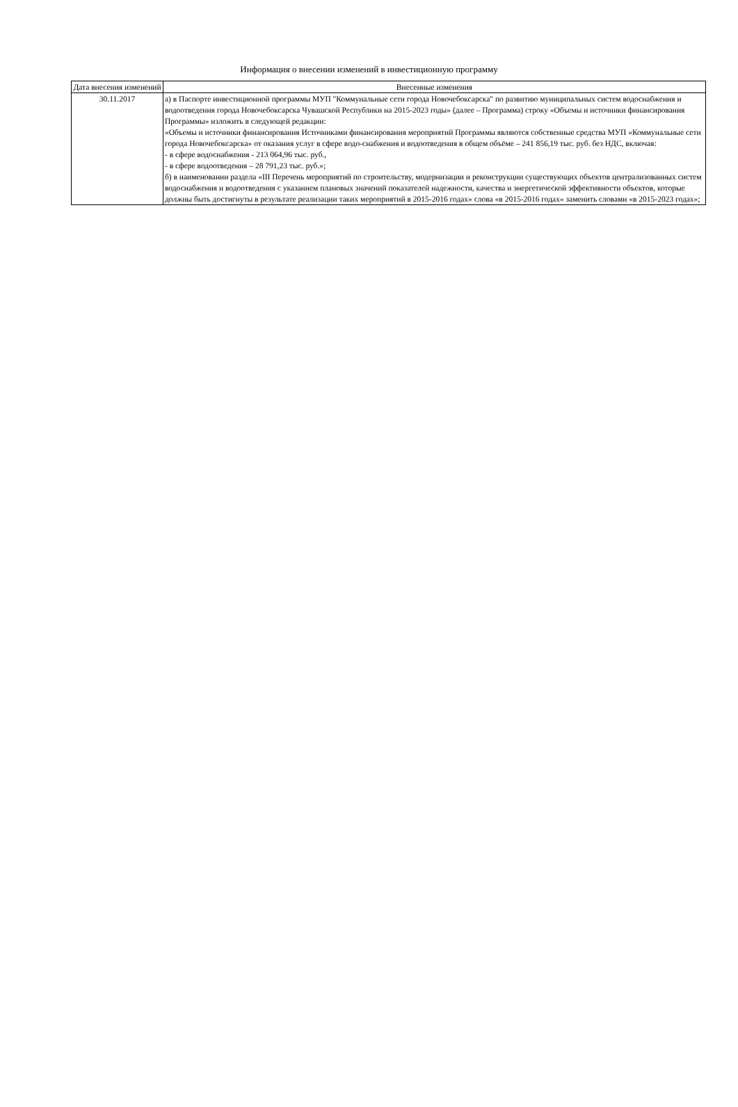Информация о внесении изменений в инвестиционную программу
| Дата внесения изменений | Внесенные изменения |
| --- | --- |
| 30.11.2017 | а) в Паспорте инвестиционной программы МУП "Коммунальные сети города Новочебоксарска" по развитию муниципальных систем водоснабжения и водоотведения города Новочебоксарска Чувашской Республики на 2015-2023 годы» (далее – Программа) строку «Объемы и источники финансирования Программы» изложить в следующей редакции: «Объемы и источники финансирования Источниками финансирования мероприятий Программы являются собственные средства МУП «Коммунальные сети города Новочебоксарска» от оказания услуг в сфере водо-снабжения и водоотведения в общем объёме – 241 856,19 тыс. руб. без НДС, включая: - в сфере водоснабжения - 213 064,96 тыс. руб., - в сфере водоотведения – 28 791,23 тыс. руб.»; б) в наименовании раздела «III Перечень мероприятий по строительству, модернизации и реконструкции существующих объектов централизованных систем водоснабжения и водоотведения с указанием плановых значений показателей надежности, качества и энергетической эффективности объектов, которые должны быть достигнуты в результате реализации таких мероприятий в 2015-2016 годах» слова «в 2015-2016 годах» заменить словами «в 2015-2023 годах»; |